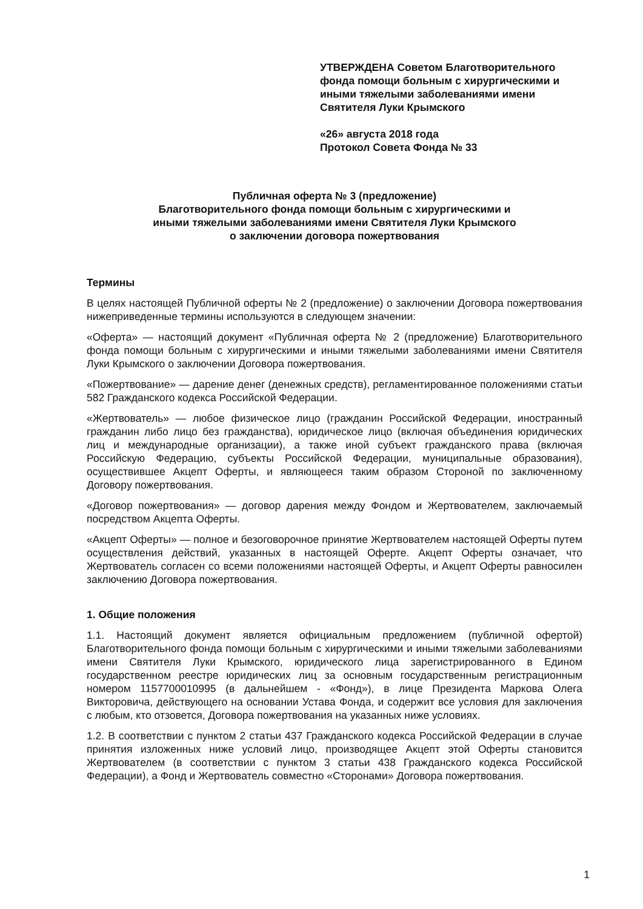УТВЕРЖДЕНА Советом Благотворительного фонда помощи больным с хирургическими и иными тяжелыми заболеваниями имени Святителя Луки Крымского
«26» августа 2018 года
Протокол Совета Фонда № 33
Публичная оферта № 3 (предложение)
Благотворительного фонда помощи больным с хирургическими и
иными тяжелыми заболеваниями имени Святителя Луки Крымского
о заключении договора пожертвования
Термины
В целях настоящей Публичной оферты № 2 (предложение) о заключении Договора пожертвования нижеприведенные термины используются в следующем значении:
«Оферта» — настоящий документ «Публичная оферта № 2 (предложение) Благотворительного фонда помощи больным с хирургическими и иными тяжелыми заболеваниями имени Святителя Луки Крымского о заключении Договора пожертвования.
«Пожертвование» — дарение денег (денежных средств), регламентированное положениями статьи 582 Гражданского кодекса Российской Федерации.
«Жертвователь» — любое физическое лицо (гражданин Российской Федерации, иностранный гражданин либо лицо без гражданства), юридическое лицо (включая объединения юридических лиц и международные организации), а также иной субъект гражданского права (включая Российскую Федерацию, субъекты Российской Федерации, муниципальные образования), осуществившее Акцепт Оферты, и являющееся таким образом Стороной по заключенному Договору пожертвования.
«Договор пожертвования» — договор дарения между Фондом и Жертвователем, заключаемый посредством Акцепта Оферты.
«Акцепт Оферты» — полное и безоговорочное принятие Жертвователем настоящей Оферты путем осуществления действий, указанных в настоящей Оферте. Акцепт Оферты означает, что Жертвователь согласен со всеми положениями настоящей Оферты, и Акцепт Оферты равносилен заключению Договора пожертвования.
1. Общие положения
1.1. Настоящий документ является официальным предложением (публичной офертой) Благотворительного фонда помощи больным с хирургическими и иными тяжелыми заболеваниями имени Святителя Луки Крымского, юридического лица зарегистрированного в Едином государственном реестре юридических лиц за основным государственным регистрационным номером 1157700010995 (в дальнейшем - «Фонд»), в лице Президента Маркова Олега Викторовича, действующего на основании Устава Фонда, и содержит все условия для заключения с любым, кто отзовется, Договора пожертвования на указанных ниже условиях.
1.2. В соответствии с пунктом 2 статьи 437 Гражданского кодекса Российской Федерации в случае принятия изложенных ниже условий лицо, производящее Акцепт этой Оферты становится Жертвователем (в соответствии с пунктом 3 статьи 438 Гражданского кодекса Российской Федерации), а Фонд и Жертвователь совместно «Сторонами» Договора пожертвования.
1